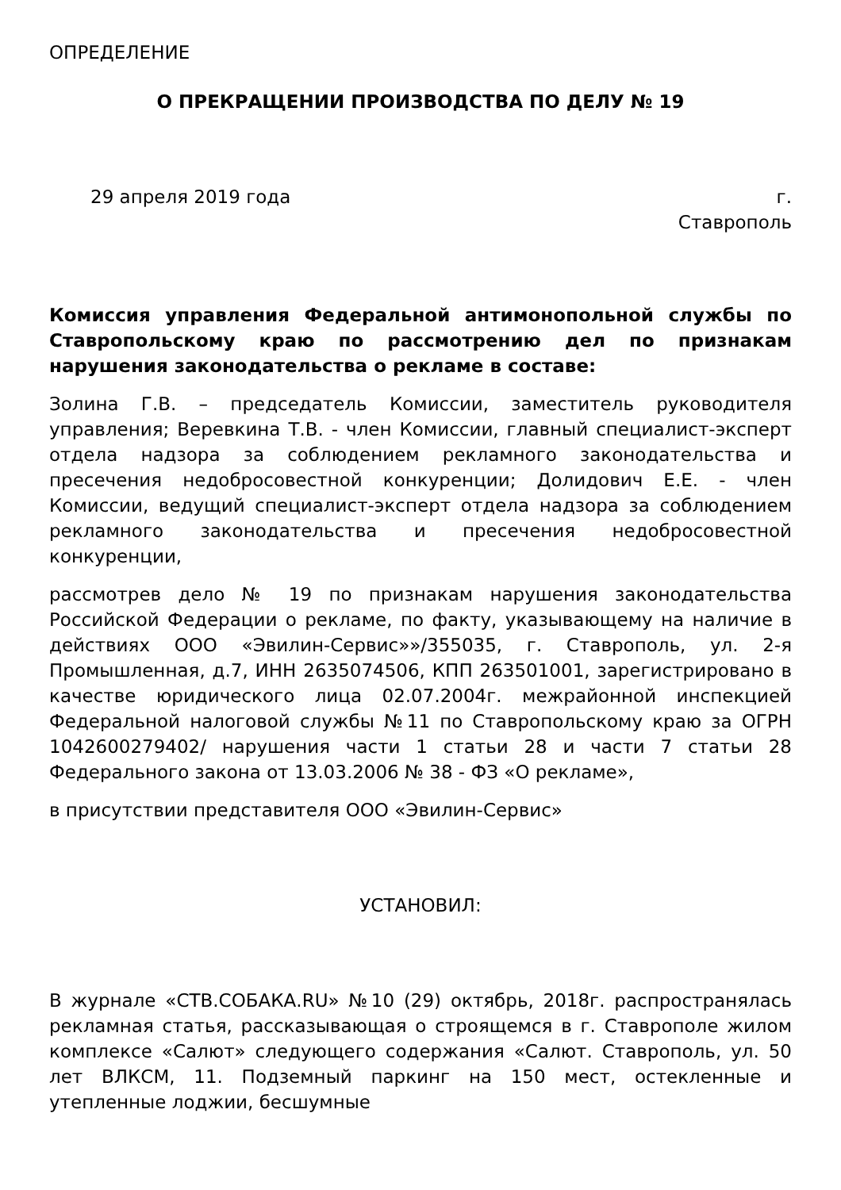ОПРЕДЕЛЕНИЕ
О ПРЕКРАЩЕНИИ ПРОИЗВОДСТВА ПО ДЕЛУ № 19
29 апреля 2019 года г.
Ставрополь
Комиссия управления Федеральной антимонопольной службы по Ставропольскому краю по рассмотрению дел по признакам нарушения законодательства о рекламе в составе:
Золина Г.В. – председатель Комиссии, заместитель руководителя управления; Веревкина Т.В. - член Комиссии, главный специалист-эксперт отдела надзора за соблюдением рекламного законодательства и пресечения недобросовестной конкуренции; Долидович Е.Е. - член Комиссии, ведущий специалист-эксперт отдела надзора за соблюдением рекламного законодательства и пресечения недобросовестной конкуренции,
рассмотрев дело № 19 по признакам нарушения законодательства Российской Федерации о рекламе, по факту, указывающему на наличие в действиях ООО «Эвилин-Сервис»»/355035, г. Ставрополь, ул. 2-я Промышленная, д.7, ИНН 2635074506, КПП 263501001, зарегистрировано в качестве юридического лица 02.07.2004г. межрайонной инспекцией Федеральной налоговой службы №11 по Ставропольскому краю за ОГРН 1042600279402/ нарушения части 1 статьи 28 и части 7 статьи 28 Федерального закона от 13.03.2006 № 38 - ФЗ «О рекламе»,
в присутствии представителя ООО «Эвилин-Сервис»
УСТАНОВИЛ:
В журнале «СТВ.СОБАКА.RU» №10 (29) октябрь, 2018г. распространялась рекламная статья, рассказывающая о строящемся в г. Ставрополе жилом комплексе «Салют» следующего содержания «Салют. Ставрополь, ул. 50 лет ВЛКСМ, 11. Подземный паркинг на 150 мест, остекленные и утепленные лоджии, бесшумные